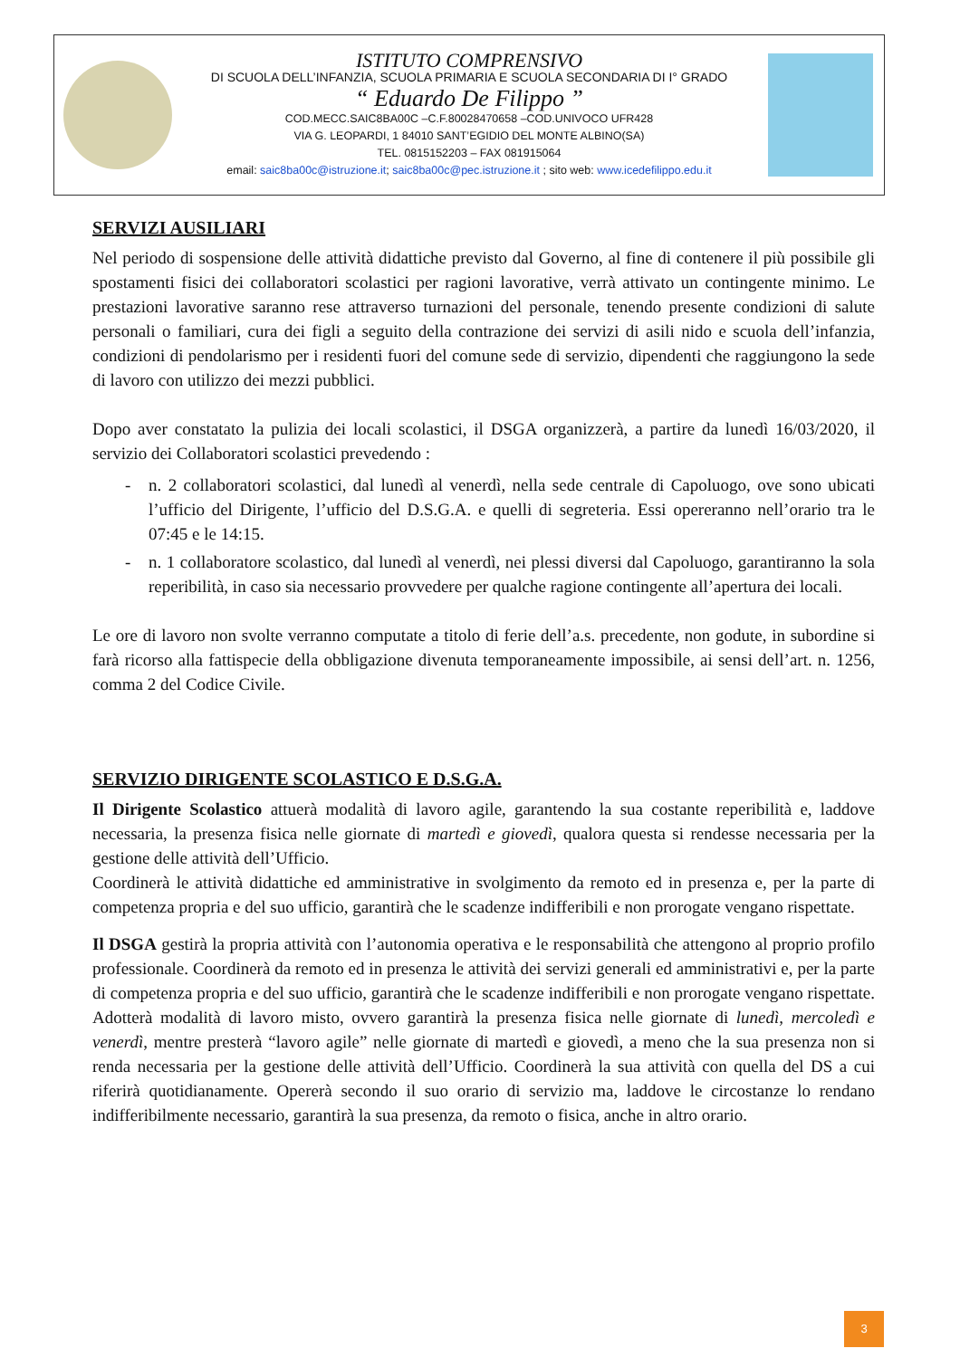ISTITUTO COMPRENSIVO
DI SCUOLA DELL’INFANZIA, SCUOLA PRIMARIA E SCUOLA SECONDARIA DI I° GRADO
“ Eduardo De Filippo ”
COD.MECC.SAIC8BA00C –C.F.80028470658 –COD.UNIVOCO UFR428
VIA G. LEOPARDI, 1 84010 SANT’EGIDIO DEL MONTE ALBINO(SA)
TEL. 0815152203 – FAX 081915064
email: saic8ba00c@istruzione.it; saic8ba00c@pec.istruzione.it ; sito web: www.icedefilippo.edu.it
SERVIZI AUSILIARI
Nel periodo di sospensione delle attività didattiche previsto dal Governo, al fine di contenere il più possibile gli spostamenti fisici dei collaboratori scolastici per ragioni lavorative, verrà attivato un contingente minimo. Le prestazioni lavorative saranno rese attraverso turnazioni del personale, tenendo presente condizioni di salute personali o familiari, cura dei figli a seguito della contrazione dei servizi di asili nido e scuola dell’infanzia, condizioni di pendolarismo per i residenti fuori del comune sede di servizio, dipendenti che raggiungono la sede di lavoro con utilizzo dei mezzi pubblici.
Dopo aver constatato la pulizia dei locali scolastici, il DSGA organizzerà, a partire da lunedì 16/03/2020, il servizio dei Collaboratori scolastici prevedendo :
- n. 2 collaboratori scolastici, dal lunedì al venerdì, nella sede centrale di Capoluogo, ove sono ubicati l’ufficio del Dirigente, l’ufficio del D.S.G.A. e quelli di segreteria. Essi opereranno nell’orario tra le 07:45 e le 14:15.
- n. 1 collaboratore scolastico, dal lunedì al venerdì, nei plessi diversi dal Capoluogo, garantiranno la sola reperibilità, in caso sia necessario provvedere per qualche ragione contingente all’apertura dei locali.
Le ore di lavoro non svolte verranno computate a titolo di ferie dell’a.s. precedente, non godute, in subordine si farà ricorso alla fattispecie della obbligazione divenuta temporaneamente impossibile, ai sensi dell’art. n. 1256, comma 2 del Codice Civile.
SERVIZIO DIRIGENTE SCOLASTICO E D.S.G.A.
Il Dirigente Scolastico attuerà modalità di lavoro agile, garantendo la sua costante reperibilità e, laddove necessaria, la presenza fisica nelle giornate di martedì e giovedì, qualora questa si rendesse necessaria per la gestione delle attività dell’Ufficio.
Coordinerà le attività didattiche ed amministrative in svolgimento da remoto ed in presenza e, per la parte di competenza propria e del suo ufficio, garantirà che le scadenze indifferibili e non prorogate vengano rispettate.
Il DSGA gestirà la propria attività con l’autonomia operativa e le responsabilità che attengono al proprio profilo professionale. Coordinerà da remoto ed in presenza le attività dei servizi generali ed amministrativi e, per la parte di competenza propria e del suo ufficio, garantirà che le scadenze indifferibili e non prorogate vengano rispettate. Adotterà modalità di lavoro misto, ovvero garantirà la presenza fisica nelle giornate di lunedì, mercoledì e venerdì, mentre presterà “lavoro agile” nelle giornate di martedì e giovedì, a meno che la sua presenza non si renda necessaria per la gestione delle attività dell’Ufficio. Coordinerà la sua attività con quella del DS a cui riferirà quotidianamente. Opererà secondo il suo orario di servizio ma, laddove le circostanze lo rendano indifferibilmente necessario, garantirà la sua presenza, da remoto o fisica, anche in altro orario.
3